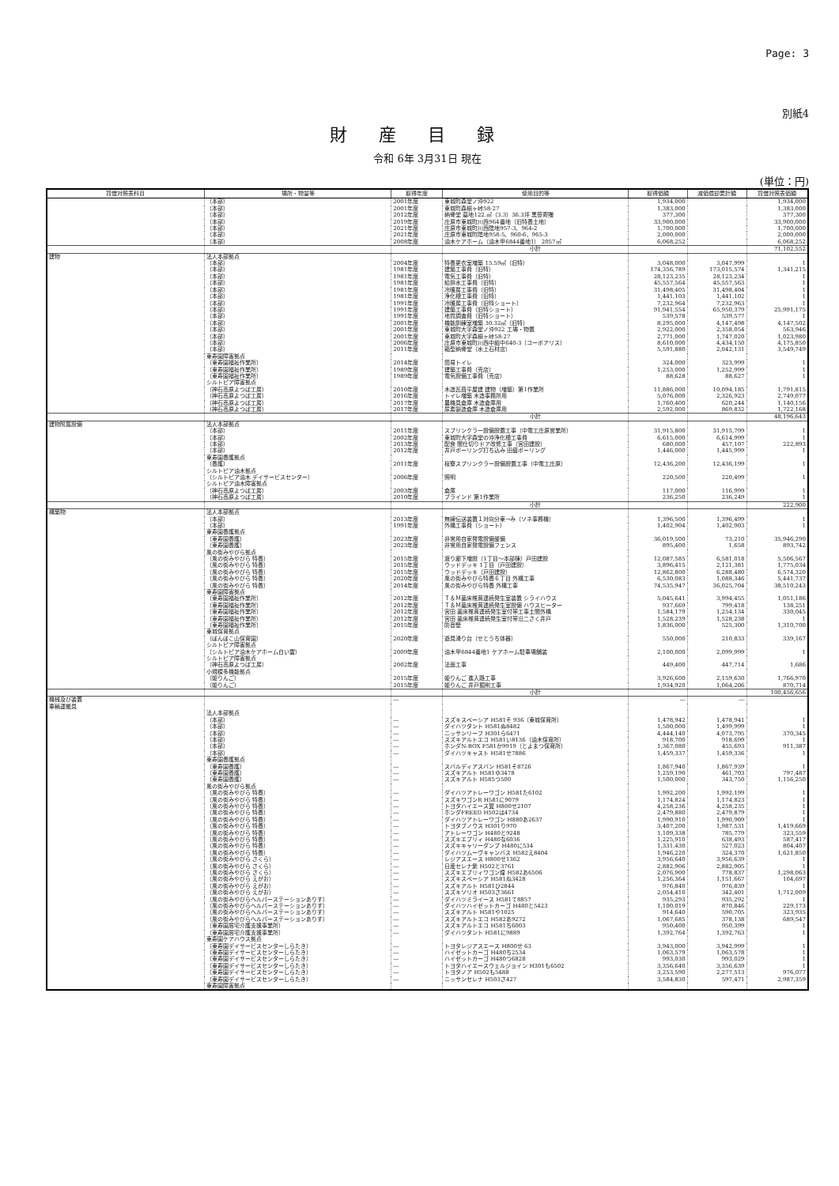Page: 3
別紙4
財産目録
令和 6年 3月31日 現在
(単位：円)
| 貸借対照表科目 | 場所・物量等 | 取得年度 | 使用目的等 | 取得価額 | 減価償却累計額 | 貸借対照表価額 |
| --- | --- | --- | --- | --- | --- | --- |
| | （本部） | 2001年度 | 東城町森堂ノ沖922 | 1,934,000 | | 1,934,000 |
| | （本部） | 2001年度 | 東城町森槇ヶ峠58-27 | 1,383,000 | | 1,383,000 |
| | （本部） | 2012年度 | 納骨堂 墓地122.㎡（3.3）36.3坪 黒笹寄贈 | 377,300 | | 377,300 |
| | （本部） | 2019年度 | 庄原市東城町川西964番地（旧特養土地） | 33,900,000 | | 33,900,000 |
| | （本部） | 2021年度 | 庄原市東城町川西陰地957-3、964-2 | 1,700,000 | | 1,700,000 |
| | （本部） | 2021年度 | 庄原市東城町陰地958-5、960-6、965-3 | 2,000,000 | | 2,000,000 |
| | （本部） | 2008年度 | 油木ケアホーム（油木甲6844番地1） 2057㎡ | 6,068,252 | | 6,068,252 |
| | | | 小計 | | | 71,102,552 |
| 建物 | 法人本部拠点 | | | | | |
| | （本部） | 2004年度 | 特養更衣室増築 15.59㎡（旧特） | 3,048,000 | 3,047,999 | 1 |
| | （本部） | 1981年度 | 建築工事費（旧特） | 174,356,789 | 173,015,574 | 1,341,215 |
| | （本部） | 1981年度 | 電気工事費（旧特） | 28,123,235 | 28,123,234 | 1 |
| | （本部） | 1981年度 | 給排水工事費（旧特） | 45,557,564 | 45,557,563 | 1 |
| | （本部） | 1981年度 | 冷暖房工事費（旧特） | 31,498,405 | 31,498,404 | 1 |
| | （本部） | 1981年度 | 浄化槽工事費（旧特） | 1,441,103 | 1,441,102 | 1 |
| | （本部） | 1991年度 | 冷暖房工事費（旧特ショート） | 7,232,964 | 7,232,963 | 1 |
| | （本部） | 1991年度 | 建築工事費（旧特ショート） | 91,941,554 | 65,950,379 | 25,991,175 |
| | （本部） | 1991年度 | 地質調査費（旧特ショート） | 539,578 | 539,577 | 1 |
| | （本部） | 2001年度 | 機能訓練室増築 30.32㎡（旧特） | 8,295,000 | 4,147,498 | 4,147,502 |
| | （本部） | 2001年度 | 東城町大字森堂ノ沖922 工場・物置 | 2,922,000 | 2,358,054 | 563,946 |
| | （本部） | 2001年度 | 東城町大字森槇ヶ峠58-27 | 2,771,000 | 1,747,020 | 1,023,980 |
| | （本部） | 2006年度 | 庄原市東城町川西中組中640-3（コーポアリス） | 8,610,000 | 4,434,150 | 4,175,850 |
| | （本部） | 2011年度 | 箱型納骨堂（水上石材店） | 5,591,880 | 2,042,131 | 3,549,749 |
| | 東寿園障害拠点 | | | | | |
| | （東寿園福祉作業所） | 2014年度 | 簡易トイレ | 324,000 | 323,999 | 1 |
| | （東寿園福祉作業所） | 1989年度 | 建築工事費（売店） | 1,253,000 | 1,252,999 | 1 |
| | （東寿園福祉作業所） | 1989年度 | 電気設備工事費（売店） | 88,628 | 88,627 | 1 |
| | シルトピア障害拠点 | | | | | |
| | （神石高原よつば工房） | 2010年度 | 木造瓦葺平屋建 建物（増築）第1作業所 | 11,886,000 | 10,094,185 | 1,791,815 |
| | （神石高原よつば工房） | 2016年度 | トイレ増築 木造事務所用 | 5,076,000 | 2,326,923 | 2,749,077 |
| | （神石高原よつば工房） | 2017年度 | 農機具倉庫 木造倉庫用 | 1,760,400 | 620,244 | 1,140,156 |
| | （神石高原よつば工房） | 2017年度 | 尿素製造倉庫 木造倉庫用 | 2,592,000 | 869,832 | 1,722,168 |
| | | | 小計 | | | 48,196,643 |
| 建物附属設備 | 法人本部拠点 | | | | | |
| | （本部） | 2011年度 | スプリンクラー設備設置工事（中電工庄原営業所） | 31,915,800 | 31,915,799 | 1 |
| | （本部） | 2002年度 | 東城町大字森堂の沖浄化槽工事費 | 6,615,000 | 6,614,999 | 1 |
| | （本部） | 2013年度 | 配食 間仕切りドア改修工事（宮田建設） | 680,000 | 457,107 | 222,893 |
| | （本部） | 2012年度 | 井戸ボーリング打ち込み 田盛ボーリング | 1,446,000 | 1,445,999 | 1 |
| | 東寿園養護拠点 | | | | | |
| | （養護） | 2011年度 | 桜寮スプリンクラー設備設置工事（中電工庄原） | 12,436,200 | 12,436,199 | 1 |
| | シルトピア油木拠点 | | | | | |
| | （シルトピア油木 デイサービスセンター） | 2006年度 | 照明 | 220,500 | 220,499 | 1 |
| | シルトピア油木障害拠点 | | | | | |
| | （神石高原よつば工房） | 2003年度 | 倉庫 | 117,000 | 116,999 | 1 |
| | （神石高原よつば工房） | 2010年度 | ブラインド 第1作業所 | 236,250 | 236,249 | 1 |
| | | | 小計 | | | 222,900 |
| 構築物 | 法人本部拠点 | | | | | |
| | （本部） | 2013年度 | 無線伝送装置１対向分東→み（ソネ事務機） | 1,396,500 | 1,396,499 | 1 |
| | （本部） | 1991年度 | 外構工事費（ショート） | 1,402,904 | 1,402,903 | 1 |
| | 東寿園養護拠点 | | | | | |
| | （東寿園養護） | 2023年度 | 非常用自家発電設備整備 | 36,019,500 | 73,210 | 35,946,290 |
| | （東寿園養護） | 2023年度 | 非常用自家発電設備フェンス | 895,400 | 1,658 | 893,742 |
| | 風の街みやびら拠点 | | | | | |
| | （風の街みやびら 特養） | 2015年度 | 渡り廊下増設（1丁目～本部棟）戸田建設 | 12,087,585 | 6,581,018 | 5,506,567 |
| | （風の街みやびら 特養） | 2015年度 | ウッドデッキ 1丁目（戸田建設） | 3,896,415 | 2,121,381 | 1,775,034 |
| | （風の街みやびら 特養） | 2015年度 | ウッドデッキ（戸田建設） | 12,862,800 | 6,288,480 | 6,574,320 |
| | （風の街みやびら 特養） | 2020年度 | 風の街みやびら特養６丁目 外構工事 | 6,530,083 | 1,088,346 | 5,441,737 |
| | （風の街みやびら 特養） | 2014年度 | 風の街みやびら特養 外構工事 | 74,535,947 | 36,025,704 | 38,510,243 |
| | 東寿園障害拠点 | | | | | |
| | （東寿園福祉作業所） | 2012年度 | Ｔ＆Ｍ菌床椎茸連続発生室装置 シライハウス | 5,045,641 | 3,994,455 | 1,051,186 |
| | （東寿園福祉作業所） | 2012年度 | Ｔ＆Ｍ菌床椎茸連続発生室設備 ハウスヒーター | 937,669 | 799,418 | 138,251 |
| | （東寿園福祉作業所） | 2012年度 | 宮田 菌床椎茸連続発生室付帯工事土間外構 | 1,584,179 | 1,254,134 | 330,045 |
| | （東寿園福祉作業所） | 2012年度 | 宮田 菌床椎茸連続発生室付帯沿二さく井戸 | 1,528,239 | 1,528,238 | 1 |
| | （東寿園福祉作業所） | 2015年度 | 防音壁 | 1,836,000 | 525,300 | 1,310,700 |
| | 東城保育拠点 | | | | | |
| | （ぽんぽこ山保育園） | 2020年度 | 遊具滑り台（せとうち体器） | 550,000 | 210,833 | 339,167 |
| | シルトピア障害拠点 | | | | | |
| | （シルトピア油木ケアホーム白い雲） | 2009年度 | 油木甲6844番地1 ケアホーム駐車場舗装 | 2,100,000 | 2,099,999 | 1 |
| | シルトピア障害拠点 | | | | | |
| | （神石高原よつば工房） | 2002年度 | 法面工事 | 449,400 | 447,714 | 1,686 |
| | 小規模多機能拠点 | | | | | |
| | （姫りんご） | 2015年度 | 姫りんご 進入路工事 | 3,926,600 | 2,159,630 | 1,766,970 |
| | （姫りんご） | 2015年度 | 姫りんご 井戸掘削工事 | 1,934,920 | 1,064,206 | 870,714 |
| | | | 小計 | | | 100,456,656 |
| 機械及び装置 | | ― | | ― | ― | |
| 車輌運搬具 | | | | | | |
| | 法人本部拠点 | | | | | |
| | （本部） | ― | スズキスペーシア H581そ 936（東城保育所） | 1,478,942 | 1,478,941 | 1 |
| | （本部） | ― | ダイハツタント H581ぬ8482 | 1,500,000 | 1,499,999 | 1 |
| | （本部） | ― | ニッサンリーフ H301ら6471 | 4,444,140 | 4,073,795 | 370,345 |
| | （本部） | ― | スズキアルトエコ H581い8136（油木保育所） | 918,700 | 918,699 | 1 |
| | （本部） | ― | ホンダN-BOX F581か9919（とよまつ保育所） | 1,367,080 | 455,693 | 911,387 |
| | （本部） | ― | ダイハツキャスト H581せ7886 | 1,459,337 | 1,459,336 | 1 |
| | 東寿園養護拠点 | | | | | |
| | （東寿園養護） | ― | スバルディアスバン H581そ8726 | 1,867,940 | 1,867,939 | 1 |
| | （東寿園養護） | ― | スズキアルト H581ゆ3478 | 1,259,190 | 461,703 | 797,487 |
| | （東寿園養護） | ― | スズキアルト H585つ500 | 1,500,000 | 343,750 | 1,156,250 |
| | 風の街みやびら拠点 | | | | | |
| | （風の街みやびら 特養） | ― | ダイハツアトレーワゴン H581た6102 | 1,992,200 | 1,992,199 | 1 |
| | （風の街みやびら 特養） | ― | スズキワゴンR H581に9079 | 1,174,824 | 1,174,823 | 1 |
| | （風の街みやびら 特養） | ― | トヨタハイエース翼 H800せ2107 | 4,258,236 | 4,258,235 | 1 |
| | （風の街みやびら 特養） | ― | ホンダFREED H502は4734 | 2,479,880 | 2,479,879 | 1 |
| | （風の街みやびら 特養） | ― | ダイハツアトレーワゴン H880あ2637 | 1,990,910 | 1,990,909 | 1 |
| | （風の街みやびら 特養） | ― | トヨタブノウス H301り970 | 3,407,200 | 1,987,531 | 1,419,669 |
| | （風の街みやびら 特養） | ― | アトレーワゴン H480と9248 | 1,109,338 | 785,779 | 323,559 |
| | （風の街みやびら 特養） | ― | スズキエブリィ H480な6036 | 1,225,910 | 638,493 | 587,417 |
| | （風の街みやびら 特養） | ― | スズキキャリーダンプ H480に534 | 1,331,430 | 527,023 | 804,407 |
| | （風の街みやびら 特養） | ― | ダイハツムーヴキャンバス H582え8404 | 1,946,220 | 324,370 | 1,621,850 |
| | （風の街みやびら さくら） | ― | レジアスエース H800せ1362 | 3,956,640 | 3,956,639 | 1 |
| | （風の街みやびら さくら） | ― | 日産セレナ紫 H502と3761 | 2,882,906 | 2,882,905 | 1 |
| | （風の街みやびら さくら） | ― | スズキエブリィワゴン煌 H582あ6506 | 2,076,900 | 778,837 | 1,298,063 |
| | （風の街みやびら えがお） | ― | スズキスペーシア H581ね3428 | 1,256,364 | 1,151,667 | 104,697 |
| | （風の街みやびら えがお） | ― | スズキアルト H581ひ2844 | 976,840 | 976,839 | 1 |
| | （風の街みやびら えがお） | ― | スズキソリオ H503さ3661 | 2,054,410 | 342,401 | 1,712,009 |
| | （風の街みやびらヘルパーステーションありす） | ― | ダイハツミライース H581て8857 | 935,293 | 935,292 | 1 |
| | （風の街みやびらヘルパーステーションありす） | ― | ダイハツハイゼットカーゴ H480と5423 | 1,100,019 | 870,846 | 229,173 |
| | （風の街みやびらヘルパーステーションありす） | ― | スズキアルト H581や1025 | 914,640 | 590,705 | 323,935 |
| | （風の街みやびらヘルパーステーションありす） | ― | スズキアルトエコ H582あ9272 | 1,067,685 | 378,138 | 689,547 |
| | （東寿園居宅介護支援事業所） | ― | スズキアルトエコ H581ち6003 | 950,400 | 950,399 | 1 |
| | （東寿園居宅介護支援事業所） | ― | ダイハツタント H581に9889 | 1,392,764 | 1,392,763 | 1 |
| | 東寿園ケアハウス拠点 | | | | | |
| | （東寿園デイサービスセンターしらたき） | ― | トヨタレジアスエース H800せ 63 | 3,943,000 | 3,942,999 | 1 |
| | （東寿園デイサービスセンターしらたき） | ― | ハイゼットカーゴ H480ち2534 | 1,063,579 | 1,063,578 | 1 |
| | （東寿園デイサービスセンターしらたき） | ― | ハイゼットカーゴ H480つ6828 | 993,030 | 993,029 | 1 |
| | （東寿園デイサービスセンターしらたき） | ― | トヨタハイエースウェルジョイン H301も6502 | 3,356,640 | 3,356,639 | 1 |
| | （東寿園デイサービスセンターしらたき） | ― | トヨタノア H502も5488 | 3,253,590 | 2,277,513 | 976,077 |
| | （東寿園デイサービスセンターしらたき） | ― | ニッサンセレナ H503さ427 | 3,584,830 | 597,471 | 2,987,359 |
| | 東寿園障害拠点 | | | | | |